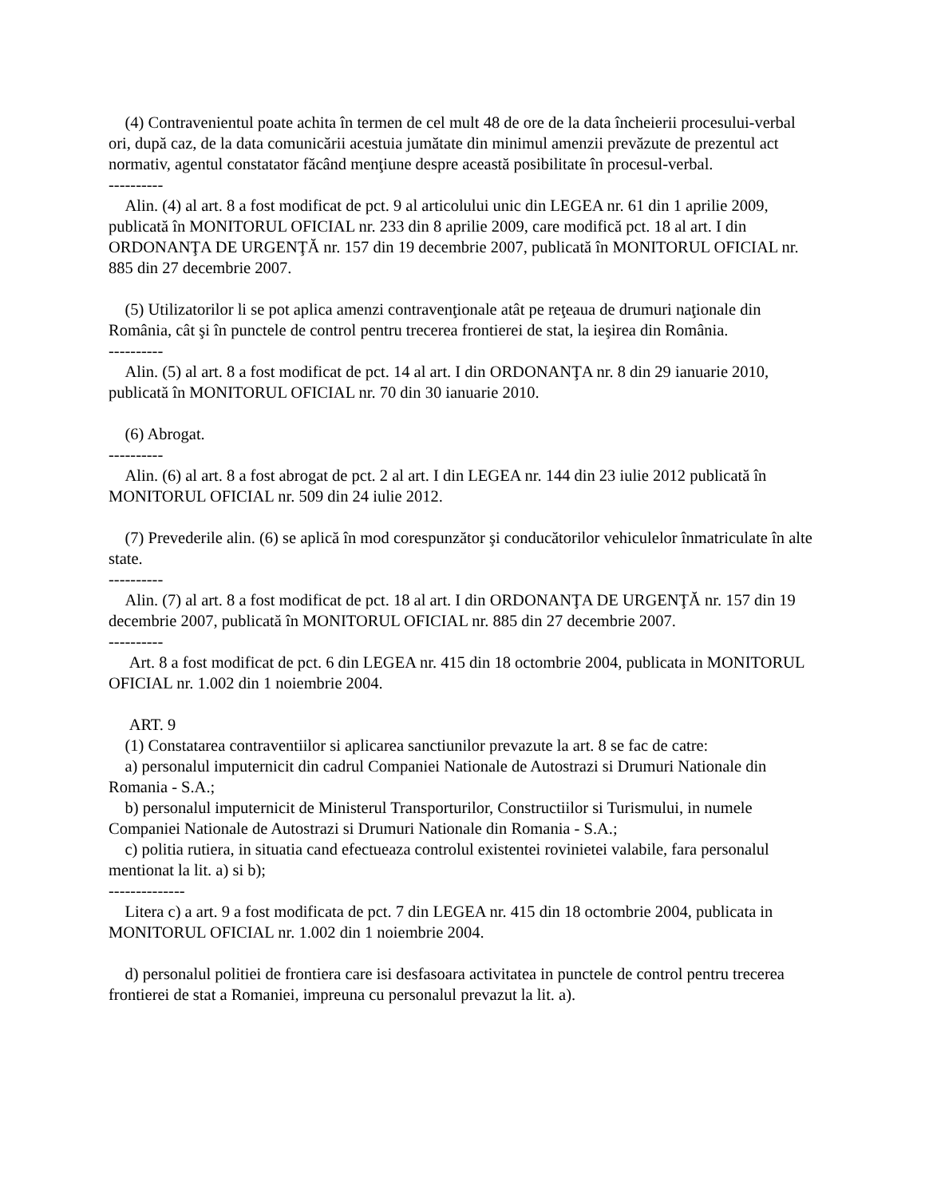(4) Contravenientul poate achita în termen de cel mult 48 de ore de la data încheierii procesului-verbal ori, după caz, de la data comunicării acestuia jumătate din minimul amenzii prevăzute de prezentul act normativ, agentul constatator făcând menţiune despre această posibilitate în procesul-verbal.
----------
Alin. (4) al art. 8 a fost modificat de pct. 9 al articolului unic din LEGEA nr. 61 din 1 aprilie 2009, publicată în MONITORUL OFICIAL nr. 233 din 8 aprilie 2009, care modifică pct. 18 al art. I din ORDONANŢA DE URGENŢĂ nr. 157 din 19 decembrie 2007, publicată în MONITORUL OFICIAL nr. 885 din 27 decembrie 2007.
(5) Utilizatorilor li se pot aplica amenzi contravenţionale atât pe reţeaua de drumuri naţionale din România, cât şi în punctele de control pentru trecerea frontierei de stat, la ieşirea din România.
----------
Alin. (5) al art. 8 a fost modificat de pct. 14 al art. I din ORDONANŢA nr. 8 din 29 ianuarie 2010, publicată în MONITORUL OFICIAL nr. 70 din 30 ianuarie 2010.
(6) Abrogat.
----------
Alin. (6) al art. 8 a fost abrogat de pct. 2 al art. I din LEGEA nr. 144 din 23 iulie 2012 publicată în MONITORUL OFICIAL nr. 509 din 24 iulie 2012.
(7) Prevederile alin. (6) se aplică în mod corespunzător şi conducătorilor vehiculelor înmatriculate în alte state.
----------
Alin. (7) al art. 8 a fost modificat de pct. 18 al art. I din ORDONANŢA DE URGENŢĂ nr. 157 din 19 decembrie 2007, publicată în MONITORUL OFICIAL nr. 885 din 27 decembrie 2007.
----------
Art. 8 a fost modificat de pct. 6 din LEGEA nr. 415 din 18 octombrie 2004, publicata in MONITORUL OFICIAL nr. 1.002 din 1 noiembrie 2004.
ART. 9
(1) Constatarea contraventiilor si aplicarea sanctiunilor prevazute la art. 8 se fac de catre:
a) personalul imputernicit din cadrul Companiei Nationale de Autostrazi si Drumuri Nationale din Romania - S.A.;
b) personalul imputernicit de Ministerul Transporturilor, Constructiilor si Turismului, in numele Companiei Nationale de Autostrazi si Drumuri Nationale din Romania - S.A.;
c) politia rutiera, in situatia cand efectueaza controlul existentei rovinietei valabile, fara personalul mentionat la lit. a) si b);
--------------
Litera c) a art. 9 a fost modificata de pct. 7 din LEGEA nr. 415 din 18 octombrie 2004, publicata in MONITORUL OFICIAL nr. 1.002 din 1 noiembrie 2004.
d) personalul politiei de frontiera care isi desfasoara activitatea in punctele de control pentru trecerea frontierei de stat a Romaniei, impreuna cu personalul prevazut la lit. a).